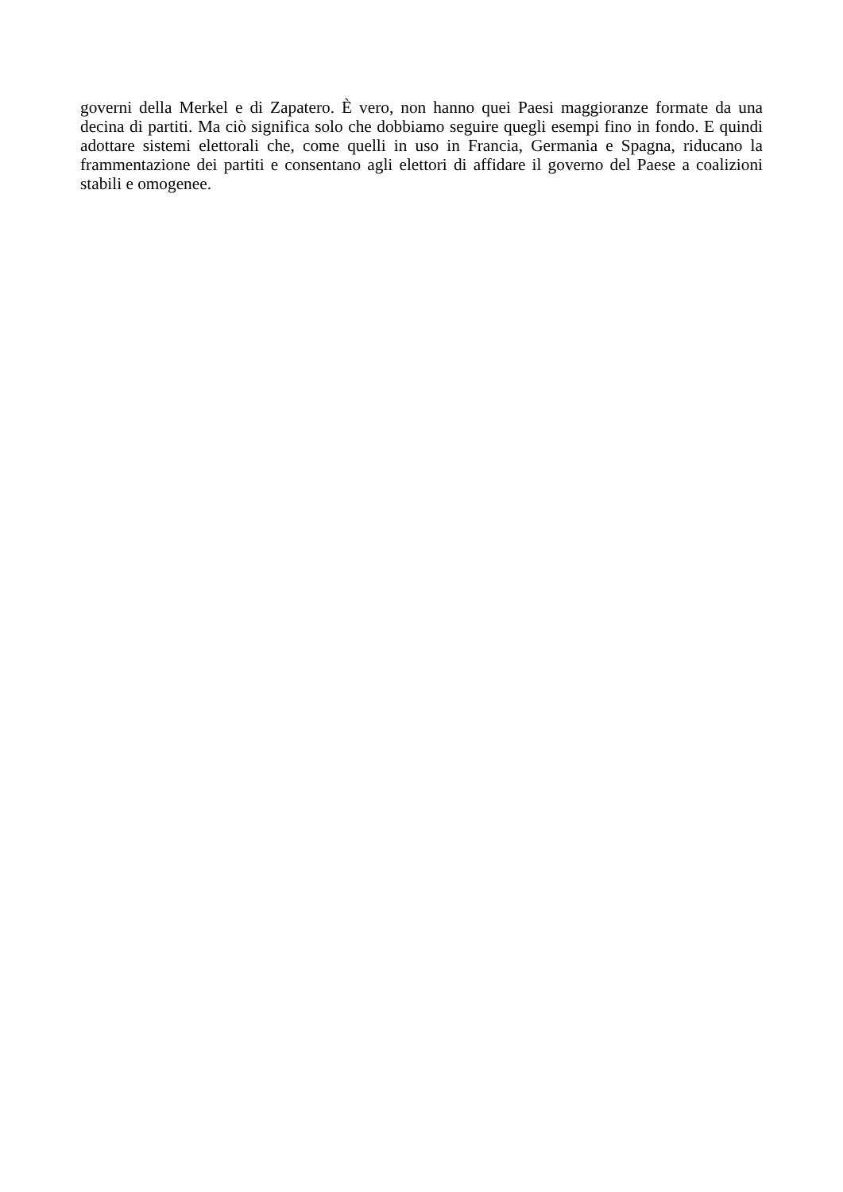governi della Merkel e di Zapatero. È vero, non hanno quei Paesi maggioranze formate da una decina di partiti. Ma ciò significa solo che dobbiamo seguire quegli esempi fino in fondo. E quindi adottare sistemi elettorali che, come quelli in uso in Francia, Germania e Spagna, riducano la frammentazione dei partiti e consentano agli elettori di affidare il governo del Paese a coalizioni stabili e omogenee.